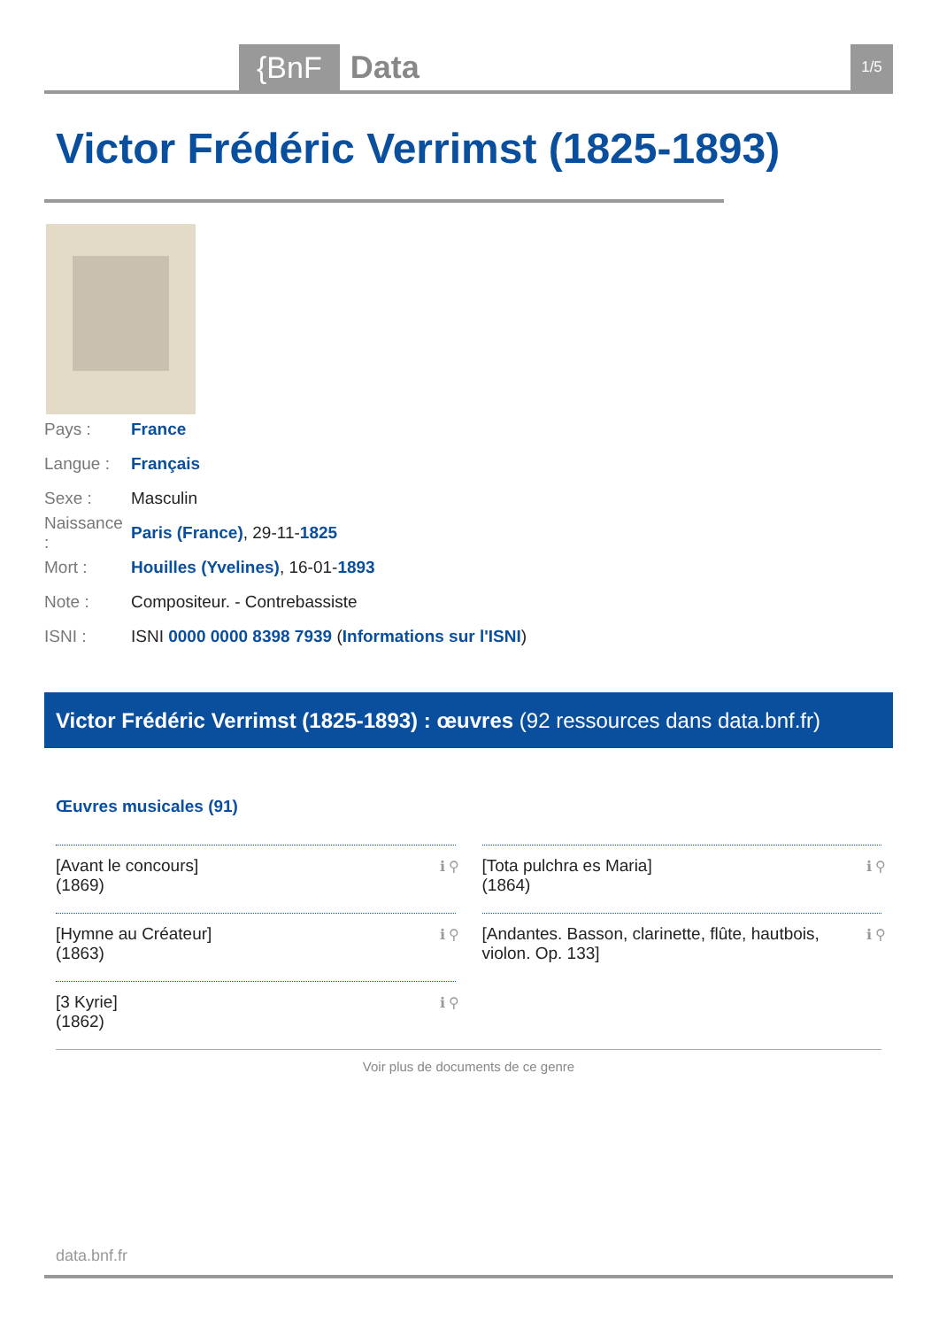{BnF Data 1/5
Victor Frédéric Verrimst (1825-1893)
Pays : France
Langue : Français
Sexe : Masculin
Naissance : Paris (France), 29-11-1825
Mort : Houilles (Yvelines), 16-01-1893
Note : Compositeur. - Contrebassiste
ISNI : ISNI 0000 0000 8398 7939 (Informations sur l'ISNI)
Victor Frédéric Verrimst (1825-1893) : œuvres (92 ressources dans data.bnf.fr)
Œuvres musicales (91)
[Avant le concours]
(1869)
ℹ ⚲
[Tota pulchra es Maria]
(1864)
ℹ ⚲
[Hymne au Créateur]
(1863)
ℹ ⚲
[Andantes. Basson, clarinette, flûte, hautbois, violon. Op. 133] ℹ ⚲
[3 Kyrie]
(1862)
ℹ ⚲
Voir plus de documents de ce genre
data.bnf.fr